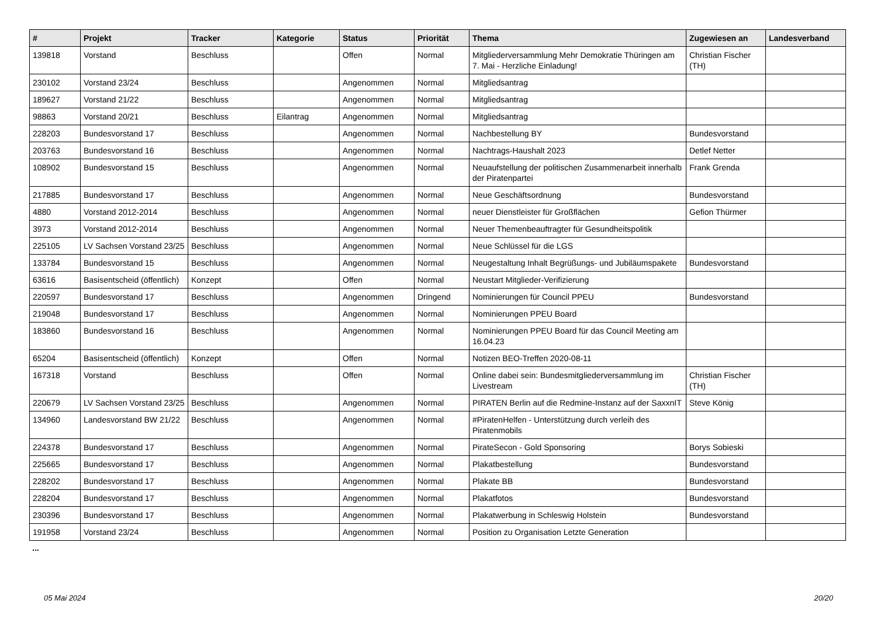| # | Projekt | Tracker | Kategorie | Status | Priorität | Thema | Zugewiesen an | Landesverband |
| --- | --- | --- | --- | --- | --- | --- | --- | --- |
| 139818 | Vorstand | Beschluss | | Offen | Normal | Mitgliederversammlung Mehr Demokratie Thüringen am 7. Mai - Herzliche Einladung! | Christian Fischer (TH) | |
| 230102 | Vorstand 23/24 | Beschluss | | Angenommen | Normal | Mitgliedsantrag | | |
| 189627 | Vorstand 21/22 | Beschluss | | Angenommen | Normal | Mitgliedsantrag | | |
| 98863 | Vorstand 20/21 | Beschluss | Eilantrag | Angenommen | Normal | Mitgliedsantrag | | |
| 228203 | Bundesvorstand 17 | Beschluss | | Angenommen | Normal | Nachbestellung BY | Bundesvorstand | |
| 203763 | Bundesvorstand 16 | Beschluss | | Angenommen | Normal | Nachtrags-Haushalt 2023 | Detlef Netter | |
| 108902 | Bundesvorstand 15 | Beschluss | | Angenommen | Normal | Neuaufstellung der politischen Zusammenarbeit innerhalb der Piratenpartei | Frank Grenda | |
| 217885 | Bundesvorstand 17 | Beschluss | | Angenommen | Normal | Neue Geschäftsordnung | Bundesvorstand | |
| 4880 | Vorstand 2012-2014 | Beschluss | | Angenommen | Normal | neuer Dienstleister für Großflächen | Gefion Thürmer | |
| 3973 | Vorstand 2012-2014 | Beschluss | | Angenommen | Normal | Neuer Themenbeauftragter für Gesundheitspolitik | | |
| 225105 | LV Sachsen Vorstand 23/25 | Beschluss | | Angenommen | Normal | Neue Schlüssel für die LGS | | |
| 133784 | Bundesvorstand 15 | Beschluss | | Angenommen | Normal | Neugestaltung Inhalt Begrüßungs- und Jubiläumspakete | Bundesvorstand | |
| 63616 | Basisentscheid (öffentlich) | Konzept | | Offen | Normal | Neustart Mitglieder-Verifizierung | | |
| 220597 | Bundesvorstand 17 | Beschluss | | Angenommen | Dringend | Nominierungen für Council PPEU | Bundesvorstand | |
| 219048 | Bundesvorstand 17 | Beschluss | | Angenommen | Normal | Nominierungen PPEU Board | | |
| 183860 | Bundesvorstand 16 | Beschluss | | Angenommen | Normal | Nominierungen PPEU Board für das Council Meeting am 16.04.23 | | |
| 65204 | Basisentscheid (öffentlich) | Konzept | | Offen | Normal | Notizen BEO-Treffen 2020-08-11 | | |
| 167318 | Vorstand | Beschluss | | Offen | Normal | Online dabei sein: Bundesmitgliederversammlung im Livestream | Christian Fischer (TH) | |
| 220679 | LV Sachsen Vorstand 23/25 | Beschluss | | Angenommen | Normal | PIRATEN Berlin auf die Redmine-Instanz auf der SaxxnIT | Steve König | |
| 134960 | Landesvorstand BW 21/22 | Beschluss | | Angenommen | Normal | #PiratenHelfen - Unterstützung durch verleih des Piratenmobils | | |
| 224378 | Bundesvorstand 17 | Beschluss | | Angenommen | Normal | PirateSecon - Gold Sponsoring | Borys Sobieski | |
| 225665 | Bundesvorstand 17 | Beschluss | | Angenommen | Normal | Plakatbestellung | Bundesvorstand | |
| 228202 | Bundesvorstand 17 | Beschluss | | Angenommen | Normal | Plakate BB | Bundesvorstand | |
| 228204 | Bundesvorstand 17 | Beschluss | | Angenommen | Normal | Plakatfotos | Bundesvorstand | |
| 230396 | Bundesvorstand 17 | Beschluss | | Angenommen | Normal | Plakatwerbung in Schleswig Holstein | Bundesvorstand | |
| 191958 | Vorstand 23/24 | Beschluss | | Angenommen | Normal | Position zu Organisation Letzte Generation | | |
...
05 Mai 2024 20/20